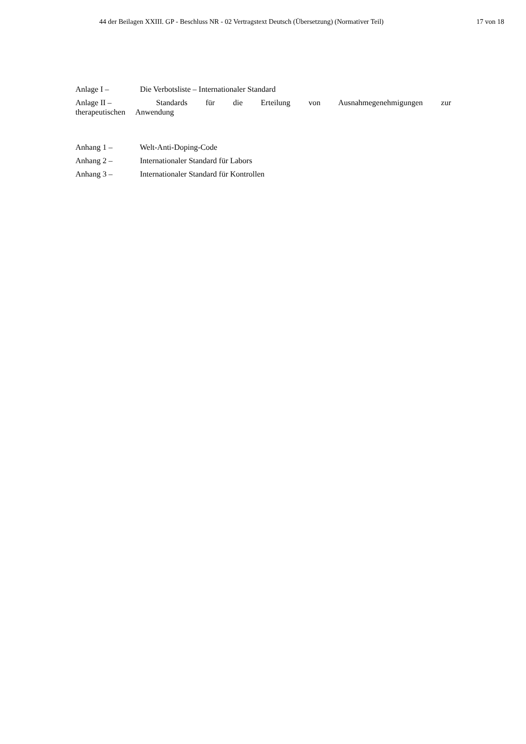44 der Beilagen XXIII. GP - Beschluss NR - 02 Vertragstext Deutsch (Übersetzung) (Normativer Teil) 17 von 18
Anlage I – Die Verbotsliste – Internationaler Standard
Anlage II – Standards für die Erteilung von Ausnahmegenehmigungen zur therapeutischen Anwendung
Anhang 1 – Welt-Anti-Doping-Code
Anhang 2 – Internationaler Standard für Labors
Anhang 3 – Internationaler Standard für Kontrollen